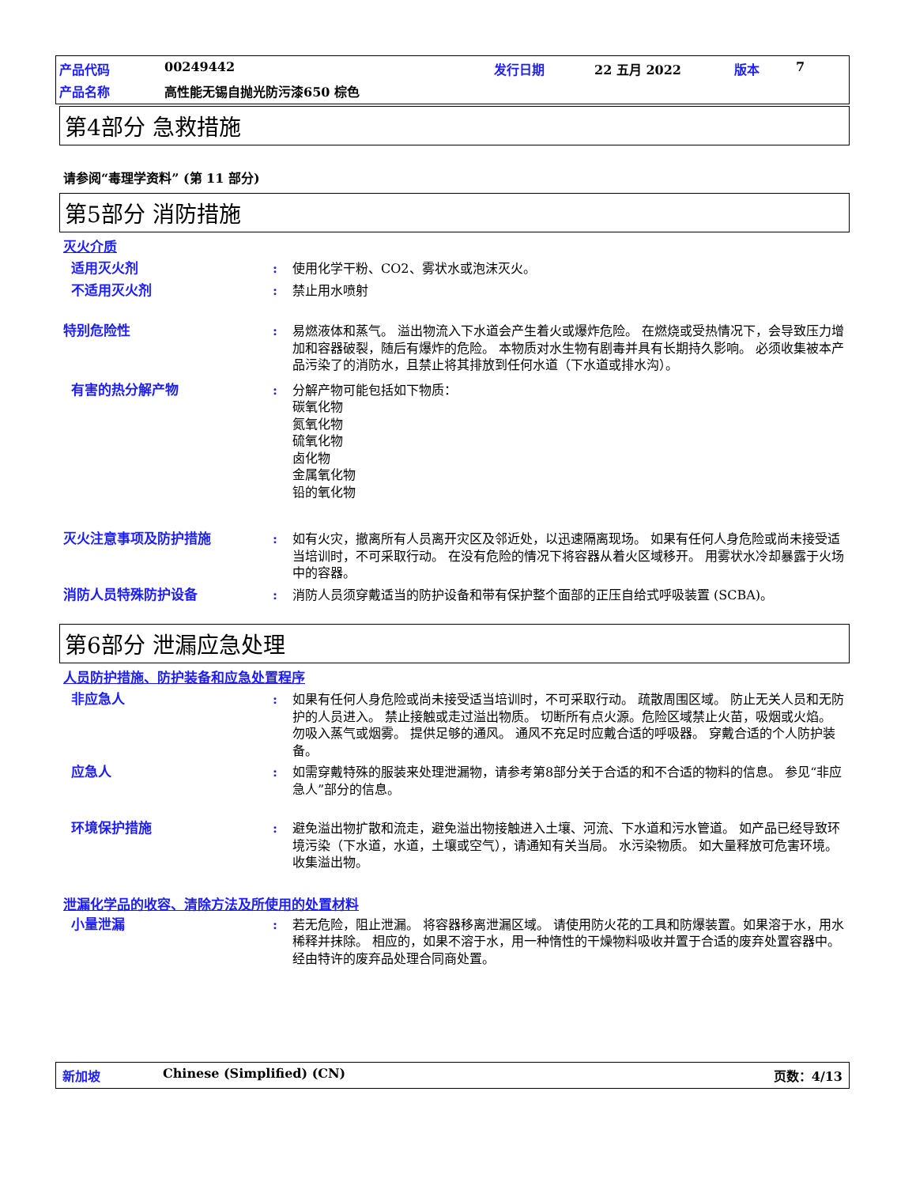产品代码 00249442 发行日期 22 五月 2022 版本 7 产品名称 高性能无锡自抛光防污漆650 棕色
第4部分 急救措施
请参阅“毒理学资料” (第 11 部分)
第5部分 消防措施
灭火介质
适用灭火剂: 使用化学干粉、CO2、雾状水或泡沫灭火。
不适用灭火剂: 禁止用水喷射
特别危险性: 易燃液体和蒸气。 溢出物流入下水道会产生着火或爆炸危险。 在燃烧或受热情况下，会导致压力增加和容器破裂，随后有爆炸的危险。 本物质对水生物有剧毒并具有长期持久影响。 必须收集被本产品污染了的消防水，且禁止将其排放到任何水道（下水道或排水沟）。
有害的热分解产物: 分解产物可能包括如下物质：
碳氧化物
氮氧化物
硫氧化物
卤化物
金属氧化物
铅的氧化物
灭火注意事项及防护措施: 如有火灾，撤离所有人员离开灾区及邻近处，以迅速隔离现场。 如果有任何人身危险或尚未接受适当培训时，不可采取行动。 在没有危险的情况下将容器从着火区域移开。 用雾状水冷却暴露于火场中的容器。
消防人员特殊防护设备: 消防人员须穿戴适当的防护设备和带有保护整个面部的正压自给式呼吸装置 (SCBA)。
第6部分 泄漏应急处理
人员防护措施、防护装备和应急处置程序
非应急人: 如果有任何人身危险或尚未接受适当培训时，不可采取行动。 疏散周围区域。 防止无关人员和无防护的人员进入。 禁止接触或走过溢出物质。 切断所有点火源。危险区域禁止火苗，吸烟或火焰。 勿吸入蒸气或烟雾。 提供足够的通风。 通风不充足时应戴合适的呼吸器。 穿戴合适的个人防护装备。
应急人: 如需穿戴特殊的服装来处理泄漏物，请参考第8部分关于合适的和不合适的物料的信息。 参见“非应急人”部分的信息。
环境保护措施: 避免溢出物扩散和流走，避免溢出物接触进入土壤、河流、下水道和污水管道。 如产品已经导致环境污染（下水道，水道，土壤或空气），请通知有关当局。 水污染物质。 如大量释放可危害环境。 收集溢出物。
泄漏化学品的收容、清除方法及所使用的处置材料
小量泄漏: 若无危险，阻止泄漏。 将容器移离泄漏区域。 请使用防火花的工具和防爆装置。如果溶于水，用水稀释并抹除。 相应的，如果不溶于水，用一种惰性的干燥物料吸收并置于合适的废弃处置容器中。 经由特许的废弃品处理合同商处置。
新加坡 Chinese (Simplified) (CN) 页数：4/13